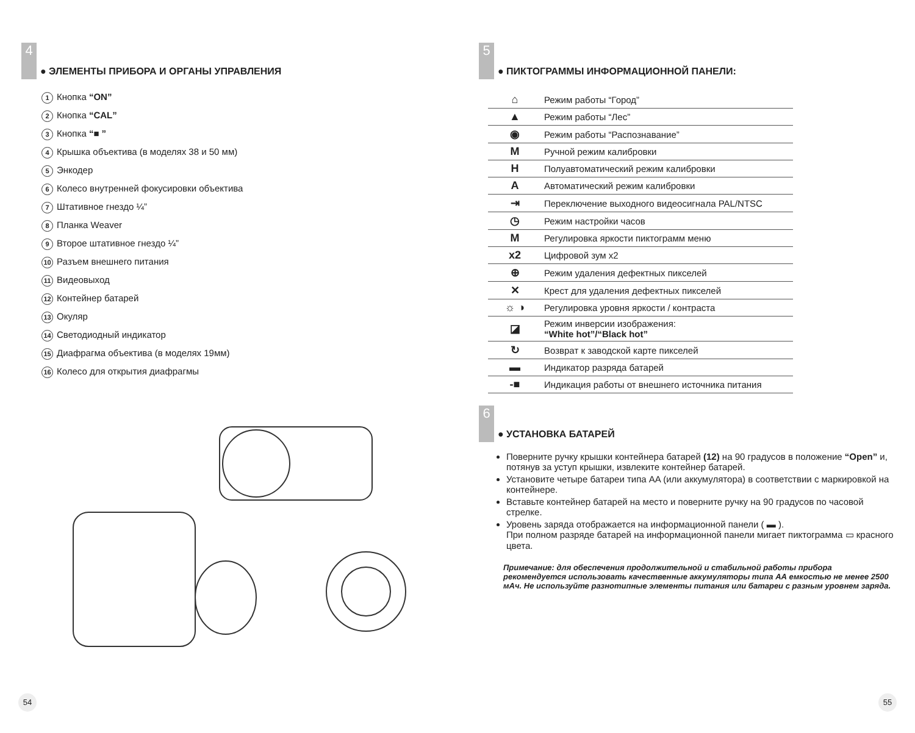4
● ЭЛЕМЕНТЫ ПРИБОРА И ОРГАНЫ УПРАВЛЕНИЯ
1 Кнопка “ON”
2 Кнопка “CAL”
3 Кнопка “■ ”
4 Крышка объектива (в моделях 38 и 50 мм)
5 Энкодер
6 Колесо внутренней фокусировки объектива
7 Штативное гнездо ¼”
8 Планка Weaver
9 Второе штативное гнездо ¼”
10 Разъем внешнего питания
11 Видеовыход
12 Контейнер батарей
13 Окуляр
14 Светодиодный индикатор
15 Диафрагма объектива (в моделях 19мм)
16 Колесо для открытия диафрагмы
54
5
● ПИКТОГРАММЫ ИНФОРМАЦИОННОЙ ПАНЕЛИ:
| ⌂ | Режим работы “Город” |
| ▲ | Режим работы “Лес” |
| ◉ | Режим работы “Распознавание” |
| M | Ручной режим калибровки |
| H | Полуавтоматический режим калибровки |
| A | Автоматический режим калибровки |
| ⇥ | Переключение выходного видеосигнала PAL/NTSC |
| ◷ | Режим настройки часов |
| M | Регулировка яркости пиктограмм меню |
| x2 | Цифровой зум x2 |
| ⊕ | Режим удаления дефектных пикселей |
| ✕ | Крест для удаления дефектных пикселей |
| ☼ ◑ | Регулировка уровня яркости / контраста |
| ◪ | Режим инверсии изображения: “White hot”/“Black hot” |
| ↻ | Возврат к заводской карте пикселей |
| ▬ | Индикатор разряда батарей |
| -■ | Индикация работы от внешнего источника питания |
6
● УСТАНОВКА БАТАРЕЙ
Поверните ручку крышки контейнера батарей (12) на 90 градусов в положение “Open” и, потянув за уступ крышки, извлеките контейнер батарей.
Установите четыре батареи типа AA (или аккумулятора) в соответствии с маркировкой на контейнере.
Вставьте контейнер батарей на место и поверните ручку на 90 градусов по часовой стрелке.
Уровень заряда отображается на информационной панели ( ▬ ).
При полном разряде батарей на информационной панели мигает пиктограмма ▭ красного цвета.
Примечание: для обеспечения продолжительной и стабильной работы прибора рекомендуется использовать качественные аккумуляторы типа АА емкостью не менее 2500 мАч. Не используйте разнотипные элементы питания или батареи с разным уровнем заряда.
55